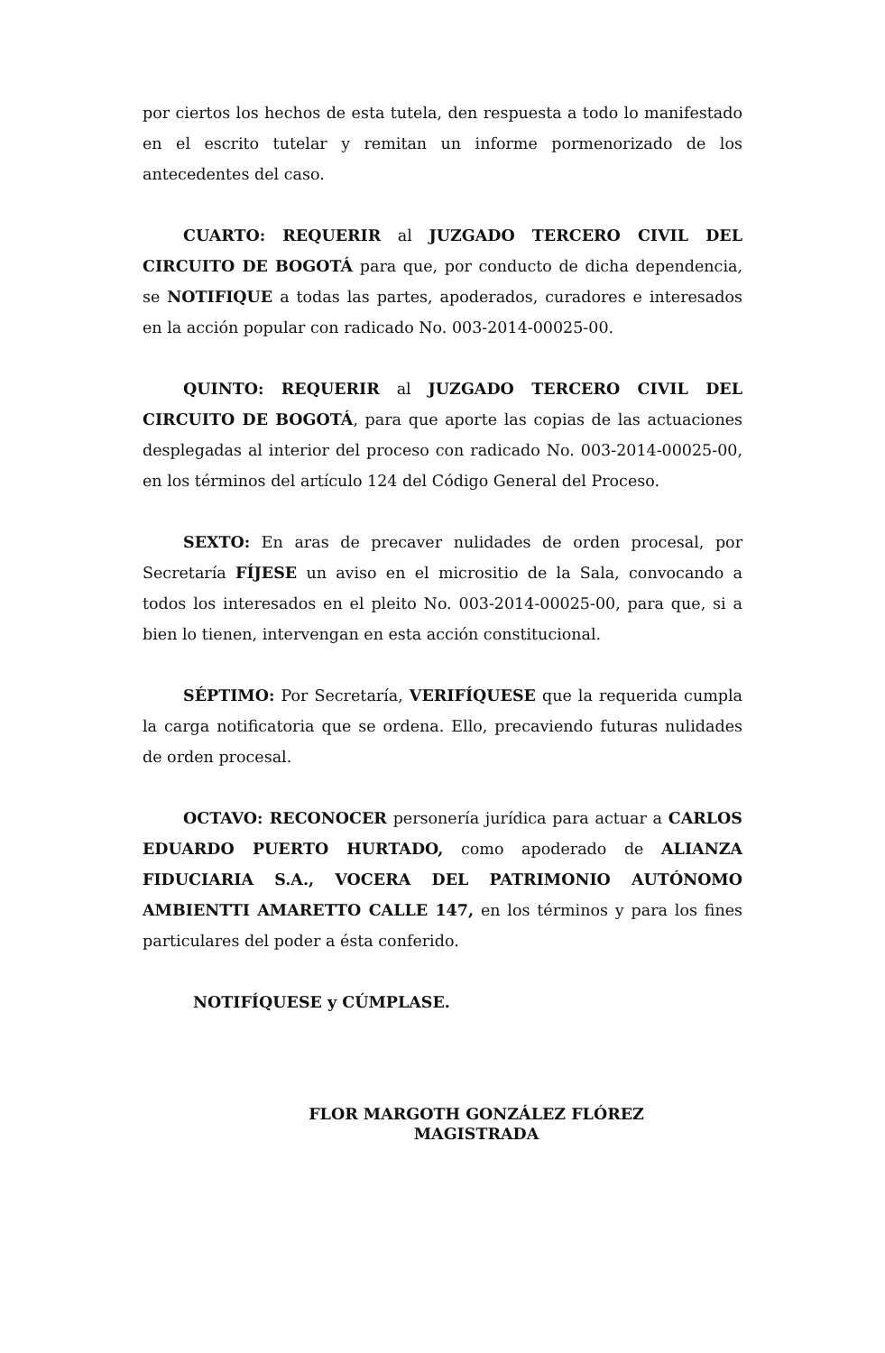por ciertos los hechos de esta tutela, den respuesta a todo lo manifestado en el escrito tutelar y remitan un informe pormenorizado de los antecedentes del caso.
CUARTO: REQUERIR al JUZGADO TERCERO CIVIL DEL CIRCUITO DE BOGOTÁ para que, por conducto de dicha dependencia, se NOTIFIQUE a todas las partes, apoderados, curadores e interesados en la acción popular con radicado No. 003-2014-00025-00.
QUINTO: REQUERIR al JUZGADO TERCERO CIVIL DEL CIRCUITO DE BOGOTÁ, para que aporte las copias de las actuaciones desplegadas al interior del proceso con radicado No. 003-2014-00025-00, en los términos del artículo 124 del Código General del Proceso.
SEXTO: En aras de precaver nulidades de orden procesal, por Secretaría FÍJESE un aviso en el micrositio de la Sala, convocando a todos los interesados en el pleito No. 003-2014-00025-00, para que, si a bien lo tienen, intervengan en esta acción constitucional.
SÉPTIMO: Por Secretaría, VERIFÍQUESE que la requerida cumpla la carga notificatoria que se ordena. Ello, precaviendo futuras nulidades de orden procesal.
OCTAVO: RECONOCER personería jurídica para actuar a CARLOS EDUARDO PUERTO HURTADO, como apoderado de ALIANZA FIDUCIARIA S.A., VOCERA DEL PATRIMONIO AUTÓNOMO AMBIENTTI AMARETTO CALLE 147, en los términos y para los fines particulares del poder a ésta conferido.
NOTIFÍQUESE y CÚMPLASE.
FLOR MARGOTH GONZÁLEZ FLÓREZ
MAGISTRADA